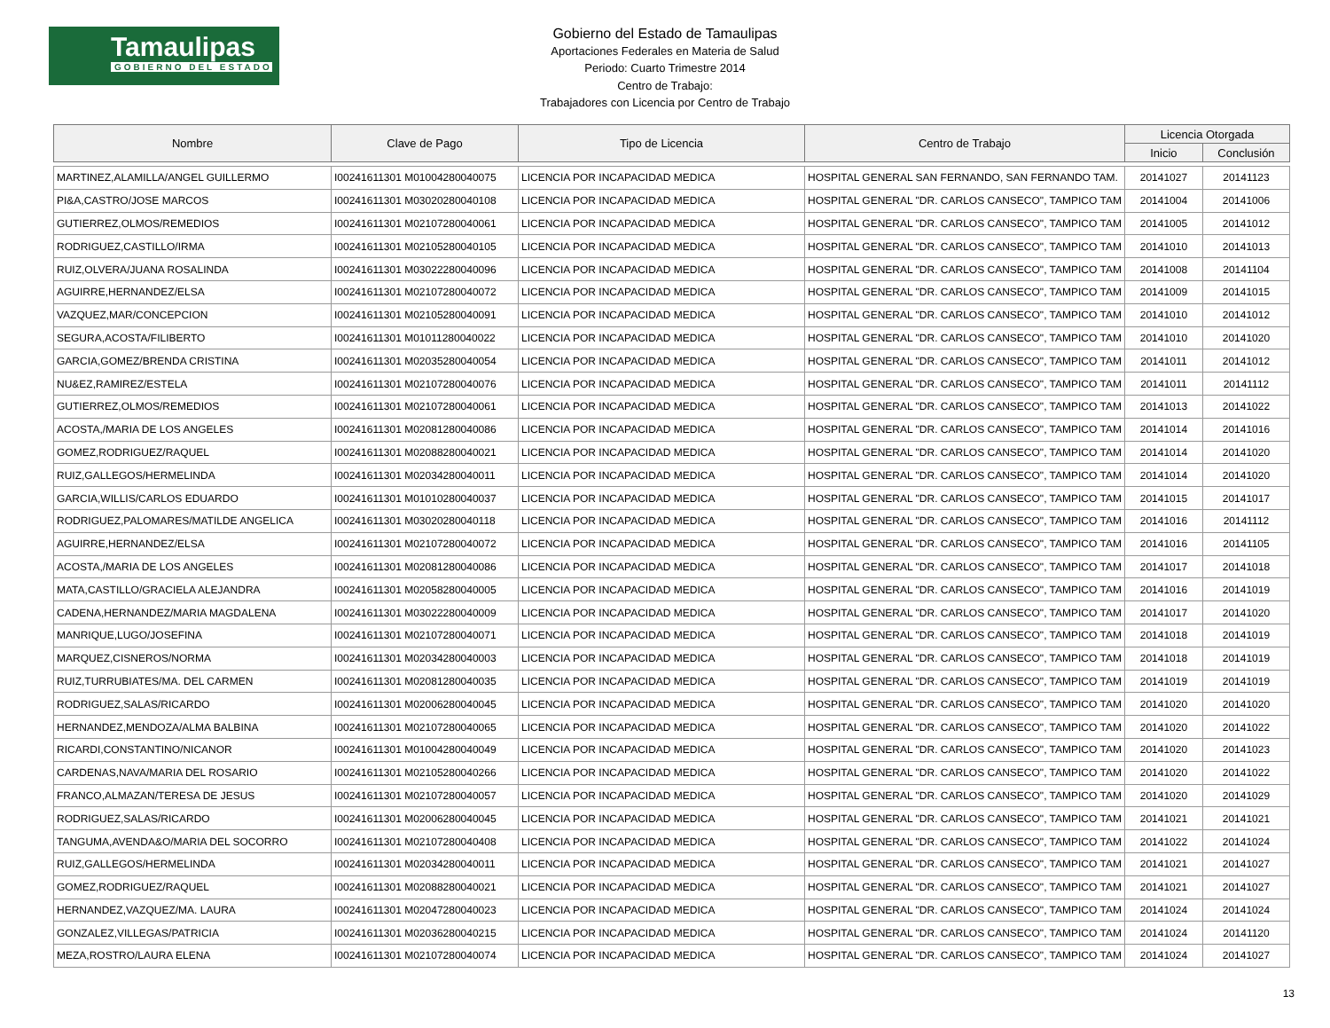Tamaulipas
GOBIERNO DEL ESTADO
Gobierno del Estado de Tamaulipas
Aportaciones Federales en Materia de Salud
Periodo: Cuarto Trimestre 2014
Centro de Trabajo:
Trabajadores con Licencia por Centro de Trabajo
| Nombre | Clave de Pago | Tipo de Licencia | Centro de Trabajo | Licencia Otorgada | |
| --- | --- | --- | --- | --- | --- |
| | | | | Inicio | Conclusión |
| MARTINEZ,ALAMILLA/ANGEL GUILLERMO | I00241611301 M01004280040075 | LICENCIA POR INCAPACIDAD MEDICA | HOSPITAL GENERAL SAN FERNANDO, SAN FERNANDO TAM. | 20141027 | 20141123 |
| PI&A,CASTRO/JOSE MARCOS | I00241611301 M03020280040108 | LICENCIA POR INCAPACIDAD MEDICA | HOSPITAL GENERAL "DR. CARLOS CANSECO", TAMPICO TAM | 20141004 | 20141006 |
| GUTIERREZ,OLMOS/REMEDIOS | I00241611301 M02107280040061 | LICENCIA POR INCAPACIDAD MEDICA | HOSPITAL GENERAL "DR. CARLOS CANSECO", TAMPICO TAM | 20141005 | 20141012 |
| RODRIGUEZ,CASTILLO/IRMA | I00241611301 M02105280040105 | LICENCIA POR INCAPACIDAD MEDICA | HOSPITAL GENERAL "DR. CARLOS CANSECO", TAMPICO TAM | 20141010 | 20141013 |
| RUIZ,OLVERA/JUANA ROSALINDA | I00241611301 M03022280040096 | LICENCIA POR INCAPACIDAD MEDICA | HOSPITAL GENERAL "DR. CARLOS CANSECO", TAMPICO TAM | 20141008 | 20141104 |
| AGUIRRE,HERNANDEZ/ELSA | I00241611301 M02107280040072 | LICENCIA POR INCAPACIDAD MEDICA | HOSPITAL GENERAL "DR. CARLOS CANSECO", TAMPICO TAM | 20141009 | 20141015 |
| VAZQUEZ,MAR/CONCEPCION | I00241611301 M02105280040091 | LICENCIA POR INCAPACIDAD MEDICA | HOSPITAL GENERAL "DR. CARLOS CANSECO", TAMPICO TAM | 20141010 | 20141012 |
| SEGURA,ACOSTA/FILIBERTO | I00241611301 M01011280040022 | LICENCIA POR INCAPACIDAD MEDICA | HOSPITAL GENERAL "DR. CARLOS CANSECO", TAMPICO TAM | 20141010 | 20141020 |
| GARCIA,GOMEZ/BRENDA CRISTINA | I00241611301 M02035280040054 | LICENCIA POR INCAPACIDAD MEDICA | HOSPITAL GENERAL "DR. CARLOS CANSECO", TAMPICO TAM | 20141011 | 20141012 |
| NU&EZ,RAMIREZ/ESTELA | I00241611301 M02107280040076 | LICENCIA POR INCAPACIDAD MEDICA | HOSPITAL GENERAL "DR. CARLOS CANSECO", TAMPICO TAM | 20141011 | 20141112 |
| GUTIERREZ,OLMOS/REMEDIOS | I00241611301 M02107280040061 | LICENCIA POR INCAPACIDAD MEDICA | HOSPITAL GENERAL "DR. CARLOS CANSECO", TAMPICO TAM | 20141013 | 20141022 |
| ACOSTA,/MARIA DE LOS ANGELES | I00241611301 M02081280040086 | LICENCIA POR INCAPACIDAD MEDICA | HOSPITAL GENERAL "DR. CARLOS CANSECO", TAMPICO TAM | 20141014 | 20141016 |
| GOMEZ,RODRIGUEZ/RAQUEL | I00241611301 M02088280040021 | LICENCIA POR INCAPACIDAD MEDICA | HOSPITAL GENERAL "DR. CARLOS CANSECO", TAMPICO TAM | 20141014 | 20141020 |
| RUIZ,GALLEGOS/HERMELINDA | I00241611301 M02034280040011 | LICENCIA POR INCAPACIDAD MEDICA | HOSPITAL GENERAL "DR. CARLOS CANSECO", TAMPICO TAM | 20141014 | 20141020 |
| GARCIA,WILLIS/CARLOS EDUARDO | I00241611301 M01010280040037 | LICENCIA POR INCAPACIDAD MEDICA | HOSPITAL GENERAL "DR. CARLOS CANSECO", TAMPICO TAM | 20141015 | 20141017 |
| RODRIGUEZ,PALOMARES/MATILDE ANGELICA | I00241611301 M03020280040118 | LICENCIA POR INCAPACIDAD MEDICA | HOSPITAL GENERAL "DR. CARLOS CANSECO", TAMPICO TAM | 20141016 | 20141112 |
| AGUIRRE,HERNANDEZ/ELSA | I00241611301 M02107280040072 | LICENCIA POR INCAPACIDAD MEDICA | HOSPITAL GENERAL "DR. CARLOS CANSECO", TAMPICO TAM | 20141016 | 20141105 |
| ACOSTA,/MARIA DE LOS ANGELES | I00241611301 M02081280040086 | LICENCIA POR INCAPACIDAD MEDICA | HOSPITAL GENERAL "DR. CARLOS CANSECO", TAMPICO TAM | 20141017 | 20141018 |
| MATA,CASTILLO/GRACIELA ALEJANDRA | I00241611301 M02058280040005 | LICENCIA POR INCAPACIDAD MEDICA | HOSPITAL GENERAL "DR. CARLOS CANSECO", TAMPICO TAM | 20141016 | 20141019 |
| CADENA,HERNANDEZ/MARIA MAGDALENA | I00241611301 M03022280040009 | LICENCIA POR INCAPACIDAD MEDICA | HOSPITAL GENERAL "DR. CARLOS CANSECO", TAMPICO TAM | 20141017 | 20141020 |
| MANRIQUE,LUGO/JOSEFINA | I00241611301 M02107280040071 | LICENCIA POR INCAPACIDAD MEDICA | HOSPITAL GENERAL "DR. CARLOS CANSECO", TAMPICO TAM | 20141018 | 20141019 |
| MARQUEZ,CISNEROS/NORMA | I00241611301 M02034280040003 | LICENCIA POR INCAPACIDAD MEDICA | HOSPITAL GENERAL "DR. CARLOS CANSECO", TAMPICO TAM | 20141018 | 20141019 |
| RUIZ,TURRUBIATES/MA. DEL CARMEN | I00241611301 M02081280040035 | LICENCIA POR INCAPACIDAD MEDICA | HOSPITAL GENERAL "DR. CARLOS CANSECO", TAMPICO TAM | 20141019 | 20141019 |
| RODRIGUEZ,SALAS/RICARDO | I00241611301 M02006280040045 | LICENCIA POR INCAPACIDAD MEDICA | HOSPITAL GENERAL "DR. CARLOS CANSECO", TAMPICO TAM | 20141020 | 20141020 |
| HERNANDEZ,MENDOZA/ALMA BALBINA | I00241611301 M02107280040065 | LICENCIA POR INCAPACIDAD MEDICA | HOSPITAL GENERAL "DR. CARLOS CANSECO", TAMPICO TAM | 20141020 | 20141022 |
| RICARDI,CONSTANTINO/NICANOR | I00241611301 M01004280040049 | LICENCIA POR INCAPACIDAD MEDICA | HOSPITAL GENERAL "DR. CARLOS CANSECO", TAMPICO TAM | 20141020 | 20141023 |
| CARDENAS,NAVA/MARIA DEL ROSARIO | I00241611301 M02105280040266 | LICENCIA POR INCAPACIDAD MEDICA | HOSPITAL GENERAL "DR. CARLOS CANSECO", TAMPICO TAM | 20141020 | 20141022 |
| FRANCO,ALMAZAN/TERESA DE JESUS | I00241611301 M02107280040057 | LICENCIA POR INCAPACIDAD MEDICA | HOSPITAL GENERAL "DR. CARLOS CANSECO", TAMPICO TAM | 20141020 | 20141029 |
| RODRIGUEZ,SALAS/RICARDO | I00241611301 M02006280040045 | LICENCIA POR INCAPACIDAD MEDICA | HOSPITAL GENERAL "DR. CARLOS CANSECO", TAMPICO TAM | 20141021 | 20141021 |
| TANGUMA,AVENDA&O/MARIA DEL SOCORRO | I00241611301 M02107280040408 | LICENCIA POR INCAPACIDAD MEDICA | HOSPITAL GENERAL "DR. CARLOS CANSECO", TAMPICO TAM | 20141022 | 20141024 |
| RUIZ,GALLEGOS/HERMELINDA | I00241611301 M02034280040011 | LICENCIA POR INCAPACIDAD MEDICA | HOSPITAL GENERAL "DR. CARLOS CANSECO", TAMPICO TAM | 20141021 | 20141027 |
| GOMEZ,RODRIGUEZ/RAQUEL | I00241611301 M02088280040021 | LICENCIA POR INCAPACIDAD MEDICA | HOSPITAL GENERAL "DR. CARLOS CANSECO", TAMPICO TAM | 20141021 | 20141027 |
| HERNANDEZ,VAZQUEZ/MA. LAURA | I00241611301 M02047280040023 | LICENCIA POR INCAPACIDAD MEDICA | HOSPITAL GENERAL "DR. CARLOS CANSECO", TAMPICO TAM | 20141024 | 20141024 |
| GONZALEZ,VILLEGAS/PATRICIA | I00241611301 M02036280040215 | LICENCIA POR INCAPACIDAD MEDICA | HOSPITAL GENERAL "DR. CARLOS CANSECO", TAMPICO TAM | 20141024 | 20141120 |
| MEZA,ROSTRO/LAURA ELENA | I00241611301 M02107280040074 | LICENCIA POR INCAPACIDAD MEDICA | HOSPITAL GENERAL "DR. CARLOS CANSECO", TAMPICO TAM | 20141024 | 20141027 |
13